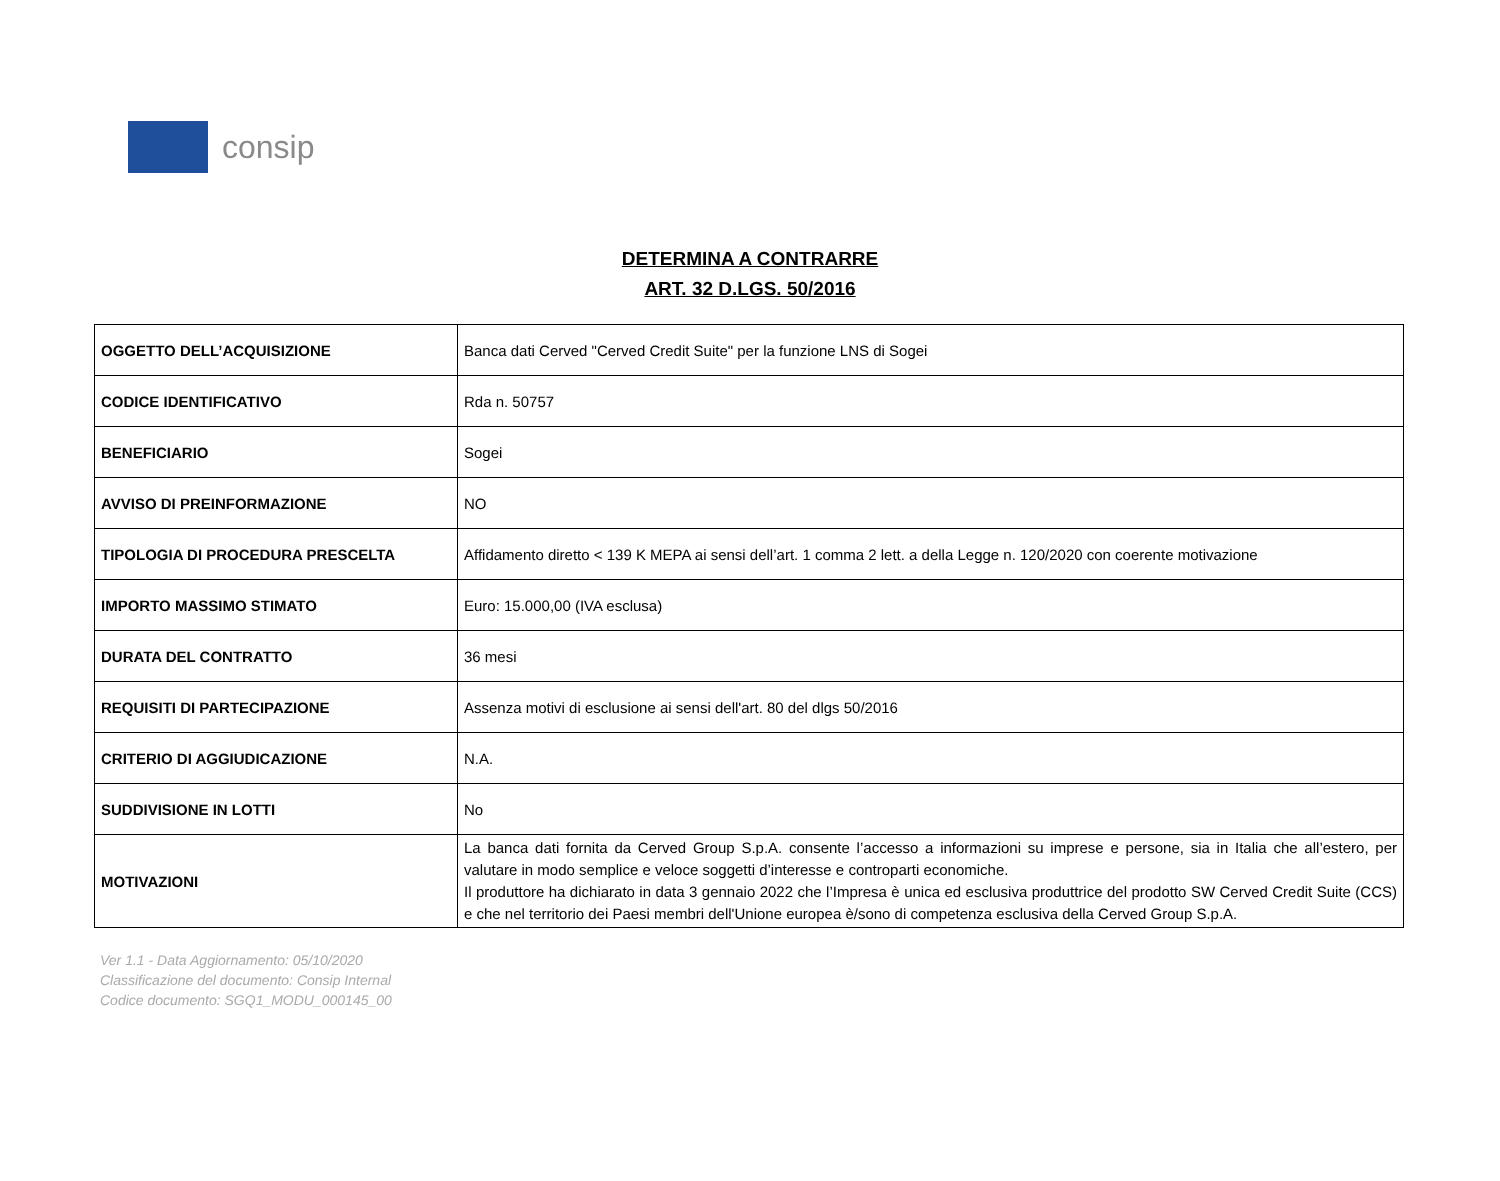consip
DETERMINA A CONTRARRE
ART. 32 D.LGS. 50/2016
| OGGETTO DELL’ACQUISIZIONE | Banca dati Cerved "Cerved Credit Suite" per la funzione LNS di Sogei |
| CODICE IDENTIFICATIVO | Rda n. 50757 |
| BENEFICIARIO | Sogei |
| AVVISO DI PREINFORMAZIONE | NO |
| TIPOLOGIA DI PROCEDURA PRESCELTA | Affidamento diretto < 139 K MEPA ai sensi dell’art. 1 comma 2 lett. a della Legge n. 120/2020 con coerente motivazione |
| IMPORTO MASSIMO STIMATO | Euro: 15.000,00 (IVA esclusa) |
| DURATA DEL CONTRATTO | 36 mesi |
| REQUISITI DI PARTECIPAZIONE | Assenza motivi di esclusione ai sensi dell'art. 80 del dlgs 50/2016 |
| CRITERIO DI AGGIUDICAZIONE | N.A. |
| SUDDIVISIONE IN LOTTI | No |
| MOTIVAZIONI | La banca dati fornita da Cerved Group S.p.A. consente l’accesso a informazioni su imprese e persone, sia in Italia che all’estero, per valutare in modo semplice e veloce soggetti d’interesse e controparti economiche. Il produttore ha dichiarato in data 3 gennaio 2022 che l’Impresa è unica ed esclusiva produttrice del prodotto SW Cerved Credit Suite (CCS) e che nel territorio dei Paesi membri dell'Unione europea è/sono di competenza esclusiva della Cerved Group S.p.A. |
Ver 1.1 - Data Aggiornamento: 05/10/2020
Classificazione del documento: Consip Internal
Codice documento: SGQ1_MODU_000145_00